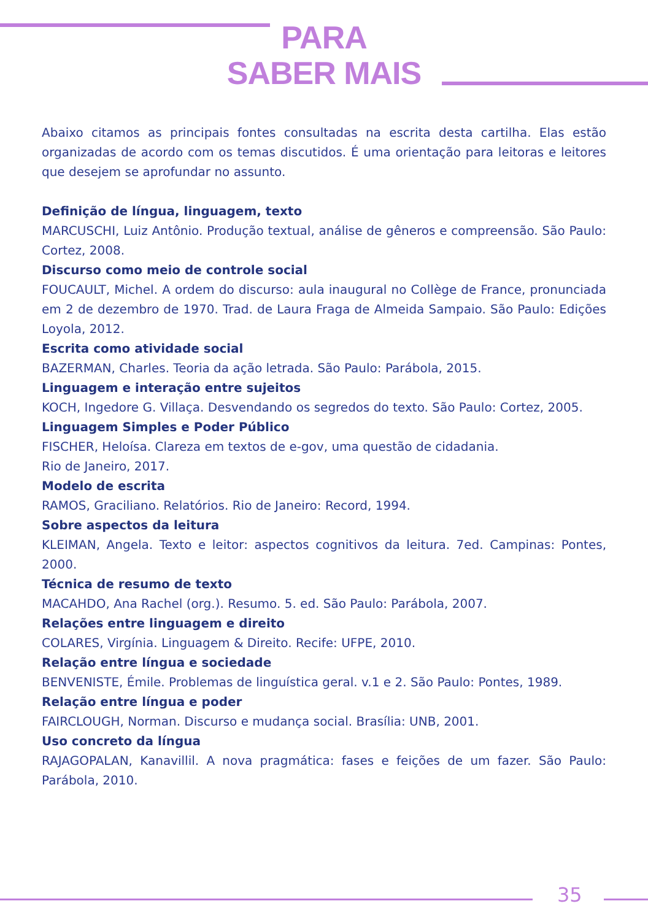PARA
SABER MAIS
Abaixo citamos as principais fontes consultadas na escrita desta cartilha. Elas estão organizadas de acordo com os temas discutidos. É uma orientação para leitoras e leitores que desejem se aprofundar no assunto.
Definição de língua, linguagem, texto
MARCUSCHI, Luiz Antônio. Produção textual, análise de gêneros e compreensão. São Paulo: Cortez, 2008.
Discurso como meio de controle social
FOUCAULT, Michel. A ordem do discurso: aula inaugural no Collège de France, pronunciada em 2 de dezembro de 1970. Trad. de Laura Fraga de Almeida Sampaio. São Paulo: Edições Loyola, 2012.
Escrita como atividade social
BAZERMAN, Charles. Teoria da ação letrada. São Paulo: Parábola, 2015.
Linguagem e interação entre sujeitos
KOCH, Ingedore G. Villaça. Desvendando os segredos do texto. São Paulo: Cortez, 2005.
Linguagem Simples e Poder Público
FISCHER, Heloísa. Clareza em textos de e-gov, uma questão de cidadania.
Rio de Janeiro, 2017.
Modelo de escrita
RAMOS, Graciliano. Relatórios. Rio de Janeiro: Record, 1994.
Sobre aspectos da leitura
KLEIMAN, Angela. Texto e leitor: aspectos cognitivos da leitura. 7ed. Campinas: Pontes, 2000.
Técnica de resumo de texto
MACAHDO, Ana Rachel (org.). Resumo. 5. ed. São Paulo: Parábola, 2007.
Relações entre linguagem e direito
COLARES, Virgínia. Linguagem & Direito. Recife: UFPE, 2010.
Relação entre língua e sociedade
BENVENISTE, Émile. Problemas de linguística geral. v.1 e 2. São Paulo: Pontes, 1989.
Relação entre língua e poder
FAIRCLOUGH, Norman. Discurso e mudança social. Brasília: UNB, 2001.
Uso concreto da língua
RAJAGOPALAN, Kanavillil. A nova pragmática: fases e feições de um fazer. São Paulo: Parábola, 2010.
35